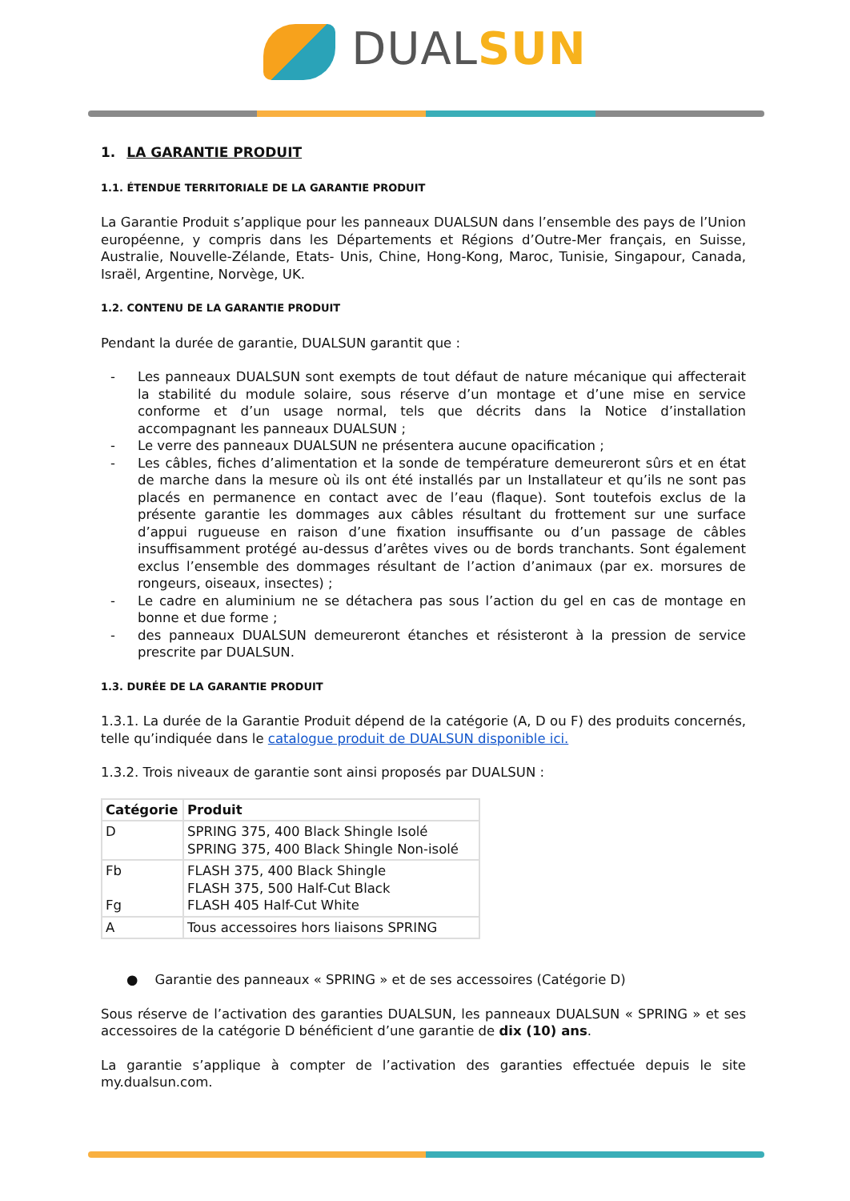DUAL SUN
1. LA GARANTIE PRODUIT
1.1. ÉTENDUE TERRITORIALE DE LA GARANTIE PRODUIT
La Garantie Produit s’applique pour les panneaux DUALSUN dans l’ensemble des pays de l’Union européenne, y compris dans les Départements et Régions d’Outre-Mer français, en Suisse, Australie, Nouvelle-Zélande, Etats- Unis, Chine, Hong-Kong, Maroc, Tunisie, Singapour, Canada, Israël, Argentine, Norvège, UK.
1.2. CONTENU DE LA GARANTIE PRODUIT
Pendant la durée de garantie, DUALSUN garantit que :
- Les panneaux DUALSUN sont exempts de tout défaut de nature mécanique qui affecterait la stabilité du module solaire, sous réserve d’un montage et d’une mise en service conforme et d’un usage normal, tels que décrits dans la Notice d’installation accompagnant les panneaux DUALSUN ;
- Le verre des panneaux DUALSUN ne présentera aucune opacification ;
- Les câbles, fiches d’alimentation et la sonde de température demeureront sûrs et en état de marche dans la mesure où ils ont été installés par un Installateur et qu’ils ne sont pas placés en permanence en contact avec de l’eau (flaque). Sont toutefois exclus de la présente garantie les dommages aux câbles résultant du frottement sur une surface d’appui rugueuse en raison d’une fixation insuffisante ou d’un passage de câbles insuffisamment protégé au-dessus d’arêtes vives ou de bords tranchants. Sont également exclus l’ensemble des dommages résultant de l’action d’animaux (par ex. morsures de rongeurs, oiseaux, insectes) ;
- Le cadre en aluminium ne se détachera pas sous l’action du gel en cas de montage en bonne et due forme ;
- des panneaux DUALSUN demeureront étanches et résisteront à la pression de service prescrite par DUALSUN.
1.3. DURÉE DE LA GARANTIE PRODUIT
1.3.1. La durée de la Garantie Produit dépend de la catégorie (A, D ou F) des produits concernés, telle qu’indiquée dans le catalogue produit de DUALSUN disponible ici.
1.3.2. Trois niveaux de garantie sont ainsi proposés par DUALSUN :
| Catégorie | Produit |
| --- | --- |
| D | SPRING 375, 400 Black Shingle Isolé SPRING 375, 400 Black Shingle Non-isolé |
| Fb Fg | FLASH 375, 400 Black Shingle FLASH 375, 500 Half-Cut Black FLASH 405 Half-Cut White |
| A | Tous accessoires hors liaisons SPRING |
● Garantie des panneaux « SPRING » et de ses accessoires (Catégorie D)
Sous réserve de l’activation des garanties DUALSUN, les panneaux DUALSUN « SPRING » et ses accessoires de la catégorie D bénéficient d’une garantie de dix (10) ans.
La garantie s’applique à compter de l’activation des garanties effectuée depuis le site my.dualsun.com.